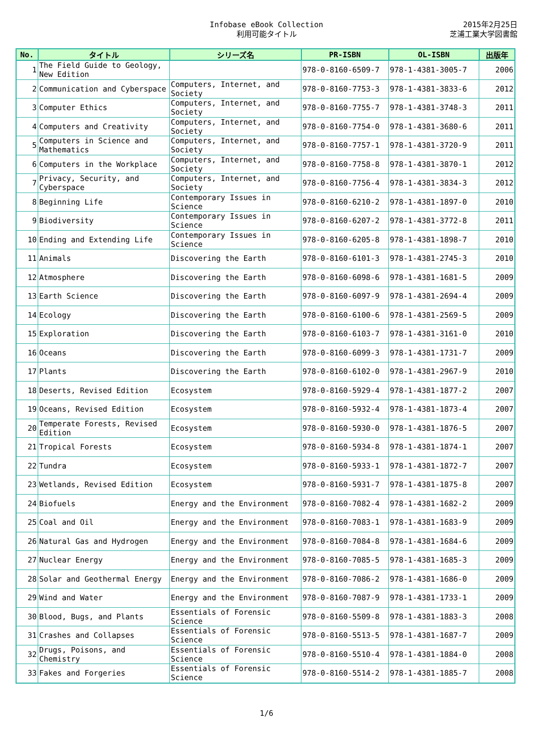Infobase eBook Collection
利用可能タイトル
2015年2月25日
芝浦工業大学図書館
| No. | タイトル | シリーズ名 | PR-ISBN | OL-ISBN | 出版年 |
| --- | --- | --- | --- | --- | --- |
| 1 | The Field Guide to Geology, New Edition | | 978-0-8160-6509-7 | 978-1-4381-3005-7 | 2006 |
| 2 | Communication and Cyberspace | Computers, Internet, and Society | 978-0-8160-7753-3 | 978-1-4381-3833-6 | 2012 |
| 3 | Computer Ethics | Computers, Internet, and Society | 978-0-8160-7755-7 | 978-1-4381-3748-3 | 2011 |
| 4 | Computers and Creativity | Computers, Internet, and Society | 978-0-8160-7754-0 | 978-1-4381-3680-6 | 2011 |
| 5 | Computers in Science and Mathematics | Computers, Internet, and Society | 978-0-8160-7757-1 | 978-1-4381-3720-9 | 2011 |
| 6 | Computers in the Workplace | Computers, Internet, and Society | 978-0-8160-7758-8 | 978-1-4381-3870-1 | 2012 |
| 7 | Privacy, Security, and Cyberspace | Computers, Internet, and Society | 978-0-8160-7756-4 | 978-1-4381-3834-3 | 2012 |
| 8 | Beginning Life | Contemporary Issues in Science | 978-0-8160-6210-2 | 978-1-4381-1897-0 | 2010 |
| 9 | Biodiversity | Contemporary Issues in Science | 978-0-8160-6207-2 | 978-1-4381-3772-8 | 2011 |
| 10 | Ending and Extending Life | Contemporary Issues in Science | 978-0-8160-6205-8 | 978-1-4381-1898-7 | 2010 |
| 11 | Animals | Discovering the Earth | 978-0-8160-6101-3 | 978-1-4381-2745-3 | 2010 |
| 12 | Atmosphere | Discovering the Earth | 978-0-8160-6098-6 | 978-1-4381-1681-5 | 2009 |
| 13 | Earth Science | Discovering the Earth | 978-0-8160-6097-9 | 978-1-4381-2694-4 | 2009 |
| 14 | Ecology | Discovering the Earth | 978-0-8160-6100-6 | 978-1-4381-2569-5 | 2009 |
| 15 | Exploration | Discovering the Earth | 978-0-8160-6103-7 | 978-1-4381-3161-0 | 2010 |
| 16 | Oceans | Discovering the Earth | 978-0-8160-6099-3 | 978-1-4381-1731-7 | 2009 |
| 17 | Plants | Discovering the Earth | 978-0-8160-6102-0 | 978-1-4381-2967-9 | 2010 |
| 18 | Deserts, Revised Edition | Ecosystem | 978-0-8160-5929-4 | 978-1-4381-1877-2 | 2007 |
| 19 | Oceans, Revised Edition | Ecosystem | 978-0-8160-5932-4 | 978-1-4381-1873-4 | 2007 |
| 20 | Temperate Forests, Revised Edition | Ecosystem | 978-0-8160-5930-0 | 978-1-4381-1876-5 | 2007 |
| 21 | Tropical Forests | Ecosystem | 978-0-8160-5934-8 | 978-1-4381-1874-1 | 2007 |
| 22 | Tundra | Ecosystem | 978-0-8160-5933-1 | 978-1-4381-1872-7 | 2007 |
| 23 | Wetlands, Revised Edition | Ecosystem | 978-0-8160-5931-7 | 978-1-4381-1875-8 | 2007 |
| 24 | Biofuels | Energy and the Environment | 978-0-8160-7082-4 | 978-1-4381-1682-2 | 2009 |
| 25 | Coal and Oil | Energy and the Environment | 978-0-8160-7083-1 | 978-1-4381-1683-9 | 2009 |
| 26 | Natural Gas and Hydrogen | Energy and the Environment | 978-0-8160-7084-8 | 978-1-4381-1684-6 | 2009 |
| 27 | Nuclear Energy | Energy and the Environment | 978-0-8160-7085-5 | 978-1-4381-1685-3 | 2009 |
| 28 | Solar and Geothermal Energy | Energy and the Environment | 978-0-8160-7086-2 | 978-1-4381-1686-0 | 2009 |
| 29 | Wind and Water | Energy and the Environment | 978-0-8160-7087-9 | 978-1-4381-1733-1 | 2009 |
| 30 | Blood, Bugs, and Plants | Essentials of Forensic Science | 978-0-8160-5509-8 | 978-1-4381-1883-3 | 2008 |
| 31 | Crashes and Collapses | Essentials of Forensic Science | 978-0-8160-5513-5 | 978-1-4381-1687-7 | 2009 |
| 32 | Drugs, Poisons, and Chemistry | Essentials of Forensic Science | 978-0-8160-5510-4 | 978-1-4381-1884-0 | 2008 |
| 33 | Fakes and Forgeries | Essentials of Forensic Science | 978-0-8160-5514-2 | 978-1-4381-1885-7 | 2008 |
1/6